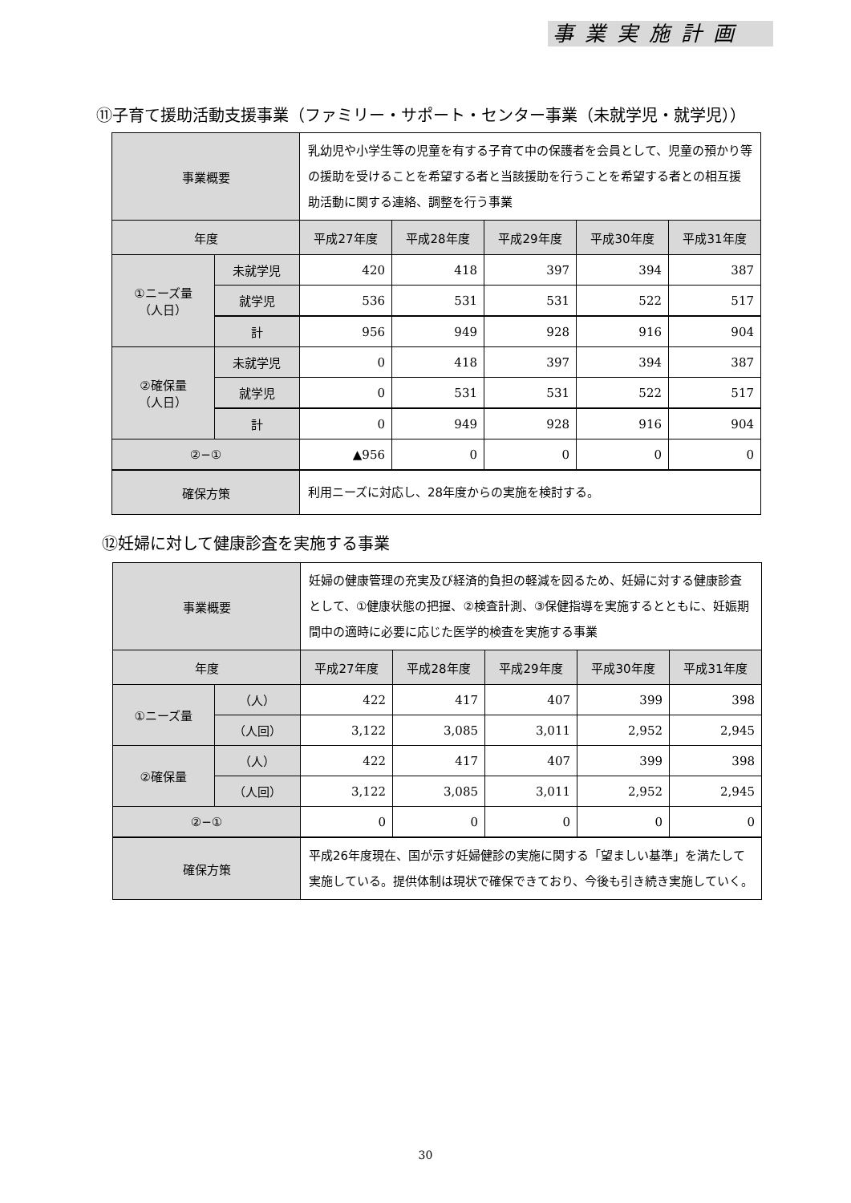事業実施計画
⑪子育て援助活動支援事業（ファミリー・サポート・センター事業（未就学児・就学児））
| 事業概要 | | 乳幼児や小学生等の児童を有する子育て中の保護者を会員として、児童の預かり等の援助を受けることを希望する者と当該援助を行うことを希望する者との相互援助活動に関する連絡、調整を行う事業 | | | | |
| 年度 | | 平成27年度 | 平成28年度 | 平成29年度 | 平成30年度 | 平成31年度 |
| ①ニーズ量 （人日） | 未就学児 | 420 | 418 | 397 | 394 | 387 |
| | 就学児 | 536 | 531 | 531 | 522 | 517 |
| | 計 | 956 | 949 | 928 | 916 | 904 |
| ②確保量 （人日） | 未就学児 | 0 | 418 | 397 | 394 | 387 |
| | 就学児 | 0 | 531 | 531 | 522 | 517 |
| | 計 | 0 | 949 | 928 | 916 | 904 |
| ②−① | | ▲956 | 0 | 0 | 0 | 0 |
| 確保方策 | | 利用ニーズに対応し、28年度からの実施を検討する。 | | | | |
⑫妊婦に対して健康診査を実施する事業
| 事業概要 | | 妊婦の健康管理の充実及び経済的負担の軽減を図るため、妊婦に対する健康診査として、①健康状態の把握、②検査計測、③保健指導を実施するとともに、妊娠期間中の適時に必要に応じた医学的検査を実施する事業 | | | | |
| 年度 | | 平成27年度 | 平成28年度 | 平成29年度 | 平成30年度 | 平成31年度 |
| ①ニーズ量 | （人） | 422 | 417 | 407 | 399 | 398 |
| | （人回） | 3,122 | 3,085 | 3,011 | 2,952 | 2,945 |
| ②確保量 | （人） | 422 | 417 | 407 | 399 | 398 |
| | （人回） | 3,122 | 3,085 | 3,011 | 2,952 | 2,945 |
| ②−① | | 0 | 0 | 0 | 0 | 0 |
| 確保方策 | | 平成26年度現在、国が示す妊婦健診の実施に関する「望ましい基準」を満たして実施している。提供体制は現状で確保できており、今後も引き続き実施していく。 | | | | |
30